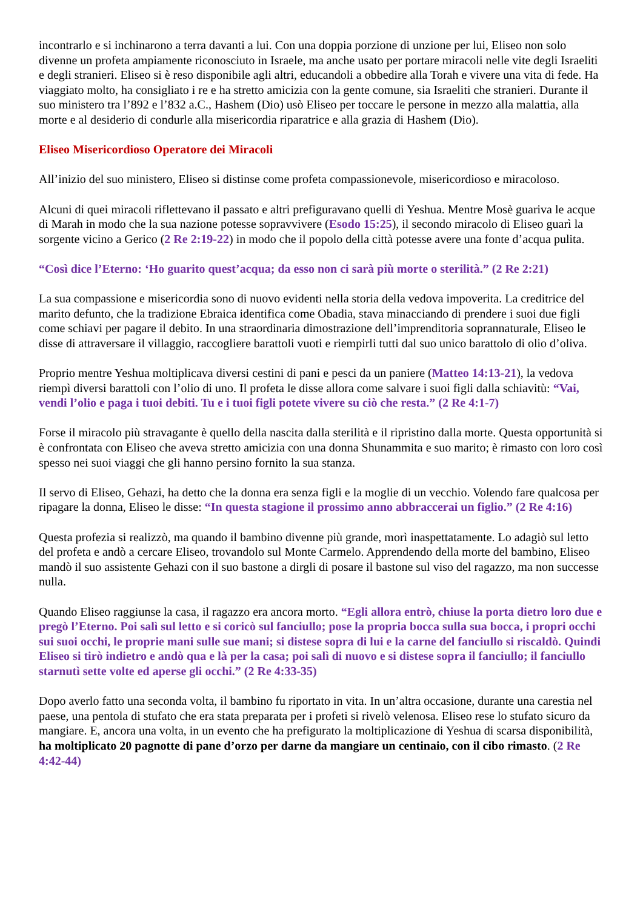incontrarlo e si inchinarono a terra davanti a lui. Con una doppia porzione di unzione per lui, Eliseo non solo divenne un profeta ampiamente riconosciuto in Israele, ma anche usato per portare miracoli nelle vite degli Israeliti e degli stranieri. Eliseo si è reso disponibile agli altri, educandoli a obbedire alla Torah e vivere una vita di fede. Ha viaggiato molto, ha consigliato i re e ha stretto amicizia con la gente comune, sia Israeliti che stranieri. Durante il suo ministero tra l’892 e l’832 a.C., Hashem (Dio) usò Eliseo per toccare le persone in mezzo alla malattia, alla morte e al desiderio di condurle alla misericordia riparatrice e alla grazia di Hashem (Dio).
Eliseo Misericordioso Operatore dei Miracoli
All’inizio del suo ministero, Eliseo si distinse come profeta compassionevole, misericordioso e miracoloso.
Alcuni di quei miracoli riflettevano il passato e altri prefiguravano quelli di Yeshua. Mentre Mosè guariva le acque di Marah in modo che la sua nazione potesse sopravvivere (Esodo 15:25), il secondo miracolo di Eliseo guarì la sorgente vicino a Gerico (2 Re 2:19-22) in modo che il popolo della città potesse avere una fonte d’acqua pulita.
“Così dice l’Eterno: ‘Ho guarito quest’acqua; da esso non ci sarà più morte o sterilità.” (2 Re 2:21)
La sua compassione e misericordia sono di nuovo evidenti nella storia della vedova impoverita. La creditrice del marito defunto, che la tradizione Ebraica identifica come Obadia, stava minacciando di prendere i suoi due figli come schiavi per pagare il debito. In una straordinaria dimostrazione dell’imprenditoria soprannaturale, Eliseo le disse di attraversare il villaggio, raccogliere barattoli vuoti e riempirli tutti dal suo unico barattolo di olio d’oliva.
Proprio mentre Yeshua moltiplicava diversi cestini di pani e pesci da un paniere (Matteo 14:13-21), la vedova riempì diversi barattoli con l’olio di uno. Il profeta le disse allora come salvare i suoi figli dalla schiavitù: “Vai, vendi l’olio e paga i tuoi debiti. Tu e i tuoi figli potete vivere su ciò che resta.” (2 Re 4:1-7)
Forse il miracolo più stravagante è quello della nascita dalla sterilità e il ripristino dalla morte. Questa opportunità si è confrontata con Eliseo che aveva stretto amicizia con una donna Shunammita e suo marito; è rimasto con loro così spesso nei suoi viaggi che gli hanno persino fornito la sua stanza.
Il servo di Eliseo, Gehazi, ha detto che la donna era senza figli e la moglie di un vecchio. Volendo fare qualcosa per ripagare la donna, Eliseo le disse: “In questa stagione il prossimo anno abbraccerai un figlio.” (2 Re 4:16)
Questa profezia si realizzò, ma quando il bambino divenne più grande, morì inaspettatamente. Lo adagiò sul letto del profeta e andò a cercare Eliseo, trovandolo sul Monte Carmelo. Apprendendo della morte del bambino, Eliseo mandò il suo assistente Gehazi con il suo bastone a dirgli di posare il bastone sul viso del ragazzo, ma non successe nulla.
Quando Eliseo raggiunse la casa, il ragazzo era ancora morto. “Egli allora entrò, chiuse la porta dietro loro due e pregò l’Eterno. Poi salì sul letto e si coricò sul fanciullo; pose la propria bocca sulla sua bocca, i propri occhi sui suoi occhi, le proprie mani sulle sue mani; si distese sopra di lui e la carne del fanciullo si riscaldò. Quindi Eliseo si tirò indietro e andò qua e là per la casa; poi salì di nuovo e si distese sopra il fanciullo; il fanciullo starnutì sette volte ed aperse gli occhi.” (2 Re 4:33-35)
Dopo averlo fatto una seconda volta, il bambino fu riportato in vita. In un’altra occasione, durante una carestia nel paese, una pentola di stufato che era stata preparata per i profeti si rivelò velenosa. Eliseo rese lo stufato sicuro da mangiare. E, ancora una volta, in un evento che ha prefigurato la moltiplicazione di Yeshua di scarsa disponibilità, ha moltiplicato 20 pagnotte di pane d’orzo per darne da mangiare un centinaio, con il cibo rimasto. (2 Re 4:42-44)